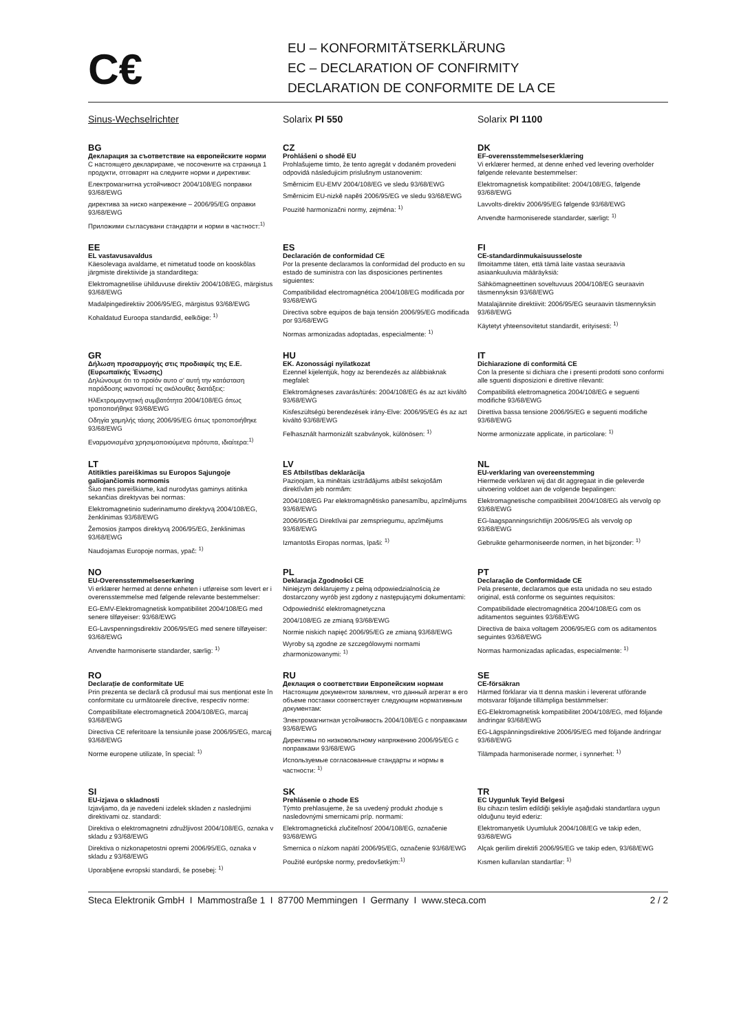C€
EU – KONFORMITÄTSERKLÄRUNG
EC – DECLARATION OF CONFIRMITY
DECLARATION DE CONFORMITE DE LA CE
Sinus-Wechselrichter
Solarix PI 550
Solarix PI 1100
BG
Декларация за съответствие на европейските норми
С настоящето декларираме, че посочените на страница 1 продукти, отговарят на следните норми и директиви:
Електромагнитна устойчивост 2004/108/EG поправки 93/68/EWG
директива за ниско напрежение – 2006/95/EG оправки 93/68/EWG
Приложими съгласувани стандарти и норми в частност:<sup>1)</sup>
CZ
Prohlášeni o shodě EU
Prohlašujeme timto, že tento agregát v dodaném provedeni odpovidá následujicim prislušnym ustanovenim:
Směrnicim EU-EMV 2004/108/EG ve sledu 93/68/EWG
Směrnicim EU-nizkě napěti 2006/95/EG ve sledu 93/68/EWG
Pouzité harmonizačni normy, zejména: <sup>1)</sup>
DK
EF-overensstemmelseserklæring
Vi erklærer hermed, at denne enhed ved levering overholder følgende relevante bestemmelser:
Elektromagnetisk kompatibilitet: 2004/108/EG, følgende 93/68/EWG
Lavvolts-direktiv 2006/95/EG følgende 93/68/EWG
Anvendte harmoniserede standarder, særligt: <sup>1)</sup>
EE
EL vastavusavaldus
Käesolevaga avaldame, et nimetatud toode on kooskõlas järgmiste direktiivide ja standarditega:
Elektromagnetilise ühilduvuse direktiiv 2004/108/EG, märgistus 93/68/EWG
Madalpingedirektiiv 2006/95/EG, märgistus 93/68/EWG
Kohaldatud Euroopa standardid, eelkõige: <sup>1)</sup>
ES
Declaración de conformidad CE
Por la presente declaramos la conformidad del producto en su estado de suministra con las disposiciones pertinentes siguientes:
Compatibilidad electromagnética 2004/108/EG modificada por 93/68/EWG
Directiva sobre equipos de baja tensión 2006/95/EG modificada por 93/68/EWG
Normas armonizadas adoptadas, especialmente: <sup>1)</sup>
FI
CE-standardinmukaisuusseloste
Ilmoitamme täten, että tämä laite vastaa seuraavia asiaankuuluvia määräyksiä:
Sähkömagneettinen soveltuvuus 2004/108/EG seuraavin täsmennyksin 93/68/EWG
Matalajännite direktiivit: 2006/95/EG seuraavin täsmennyksin 93/68/EWG
Käytetyt yhteensovitetut standardit, erityisesti: <sup>1)</sup>
GR
Δήλωση προσαρμογής στις προδιαφές της Ε.Ε. (Ευρωπαϊκής Ένωσης)
Δηλώνουμε ότι το προϊόν αυτο σ' αυτή την κατάσταση παράδοσης ικανοποιεί τις ακόλουθες διατάξεις:
ΗλΕκτρομαγνητική συμβατότητα 2004/108/EG όπως τροποποιήθηκε 93/68/EWG
Οδηγία χαμηλής τάσης 2006/95/EG όπως τροποποιήθηκε 93/68/EWG
Εναρμονισμένα χρησιμοποιούμενα πρότυπα, ιδιαίτερα:<sup>1)</sup>
HU
EK. Azonossági nyilatkozat
Ezennel kijelentjük, hogy az berendezés az alábbiaknak megfalel:
Elektromágneses zavarás/türés: 2004/108/EG és az azt kiváltó 93/68/EWG
Kisfeszültségü berendezések irány-Elve: 2006/95/EG és az azt kiváltó 93/68/EWG
Felhasznált harmonizált szabványok, különösen: <sup>1)</sup>
IT
Dichiarazione di conformitá CE
Con la presente si dichiara che i presenti prodotti sono conformi alle sguenti disposizioni e direttive rilevanti:
Compatibilitá elettromagnetica 2004/108/EG e seguenti modifiche 93/68/EWG
Direttiva bassa tensione 2006/95/EG e seguenti modifiche 93/68/EWG
Norme armonizzate applicate, in particolare: <sup>1)</sup>
LT
Atitikties pareiškimas su Europos Sąjungoje galiojančiomis normomis
Šiuo mes pareiškiame, kad nurodytas gaminys atitinka sekančias direktyvas bei normas:
Elektromagnetinio suderinamumo direktyvą 2004/108/EG, ženklinimas 93/68/EWG
Žemosios įtampos direktyvą 2006/95/EG, ženklinimas 93/68/EWG
Naudojamas Europoje normas, ypač: <sup>1)</sup>
LV
ES Atbilstības deklarācija
Paziņojam, ka minētais izstrādājums atbilst sekojošām direktīvām jeb normām:
2004/108/EG Par elektromagnētisko panesamību, apzīmējums 93/68/EWG
2006/95/EG Direktīvai par zemspriegumu, apzīmējums 93/68/EWG
Izmantotās Eiropas normas, īpaši: <sup>1)</sup>
NL
EU-verklaring van overeenstemming
Hiermede verklaren wij dat dit aggregaat in die geleverde uitvoering voldoet aan de volgende bepalingen:
Elektromagnetische compatibiliteit 2004/108/EG als vervolg op 93/68/EWG
EG-laagspanningsrichtlijn 2006/95/EG als vervolg op 93/68/EWG
Gebruikte geharmoniseerde normen, in het bijzonder: <sup>1)</sup>
NO
EU-Overensstemmelseserkæring
Vi erklærer hermed at denne enheten i utføreise som levert er i overensstemmelse med følgende relevante bestemmelser:
EG-EMV-Elektromagnetisk kompatibilitet 2004/108/EG med senere tilføyeiser: 93/68/EWG
EG-Lavspenningsdirektiv 2006/95/EG med senere tilføyeiser: 93/68/EWG
Anvendte harmoniserte standarder, særlig: <sup>1)</sup>
PL
Deklaracja Zgodnošci CE
Niniejzym deklarujemy z pełną odpowiedzialnością że dostarczony wyrób jest zgdony z następującymi dokumentami:
Odpowiedniść elektromagnetyczna
2004/108/EG ze zmianą 93/68/EWG
Normie niskich napięć 2006/95/EG ze zmianą 93/68/EWG
Wyroby są zgodne ze szczególowymi normami zharmonizowanymi: <sup>1)</sup>
PT
Declaração de Conformidade CE
Pela presente, declaramos que esta unidada no seu estado original, está conforme os seguintes requisitos:
Compatibilidade electromagnética 2004/108/EG com os aditamentos seguintes 93/68/EWG
Directiva de baixa voltagem 2006/95/EG com os aditamentos seguintes 93/68/EWG
Normas harmonizadas aplicadas, especialmente: <sup>1)</sup>
RO
Declarație de conformitate UE
Prin prezenta se declară că produsul mai sus menționat este în conformitate cu următoarele directive, respectiv norme:
Compatibilitate electromagnetică 2004/108/EG, marcaj 93/68/EWG
Directiva CE referitoare la tensiunile joase 2006/95/EG, marcaj 93/68/EWG
Norme europene utilizate, în special: <sup>1)</sup>
RU
Деклация о соответствии Европейским нормам
Настоящим документом заявляем, что данный агрегат в его объеме поставки соответствует следующим нормативным документам:
Электромагнитная устойчивость 2004/108/EG с поправками 93/68/EWG
Директивы по низковольтному напряжению 2006/95/EG с поправками 93/68/EWG
Используемые согласованные стандарты и нормы в частности: <sup>1)</sup>
SE
CE-försäkran
Härmed förklarar via tt denna maskin i levererat utförande motsvarar följande tillämpliga bestämmelser:
EG-Elektromagnetisk kompatibilitet 2004/108/EG, med följande ändringar 93/68/EWG
EG-Lägspänningsdirektive 2006/95/EG med följande ändringar 93/68/EWG
Tilämpada harmoniserade normer, i synnerhet: <sup>1)</sup>
SI
EU-izjava o skladnosti
Izjavljamo, da je navedeni izdelek skladen z naslednjimi direktivami oz. standardi:
Direktiva o elektromagnetni združljivost 2004/108/EG, oznaka v skladu z 93/68/EWG
Direktiva o nizkonapetostni opremi 2006/95/EG, oznaka v skladu z 93/68/EWG
Uporabljene evropski standardi, še posebej: <sup>1)</sup>
SK
Prehlásenie o zhode ES
Týmto prehlasujeme, že sa uvedený produkt zhoduje s nasledovnými smernicami príp. normami:
Elektromagnetická zlučiteľnosť 2004/108/EG, označenie 93/68/EWG
Smernica o nízkom napätí 2006/95/EG, označenie 93/68/EWG
Použité európske normy, predovšetkým:<sup>1)</sup>
TR
EC Uygunluk Teyid Belgesi
Bu cihazın teslim edildiği şekliyle aşağıdaki standartlara uygun olduğunu teyid ederiz:
Elektromanyetik Uyumluluk 2004/108/EG ve takip eden, 93/68/EWG
Alçak gerilim direktifi 2006/95/EG ve takip eden, 93/68/EWG
Kısmen kullanılan standartlar: <sup>1)</sup>
Steca Elektronik GmbH I Mammostraße 1 I 87700 Memmingen I Germany I www.steca.com 2 / 2